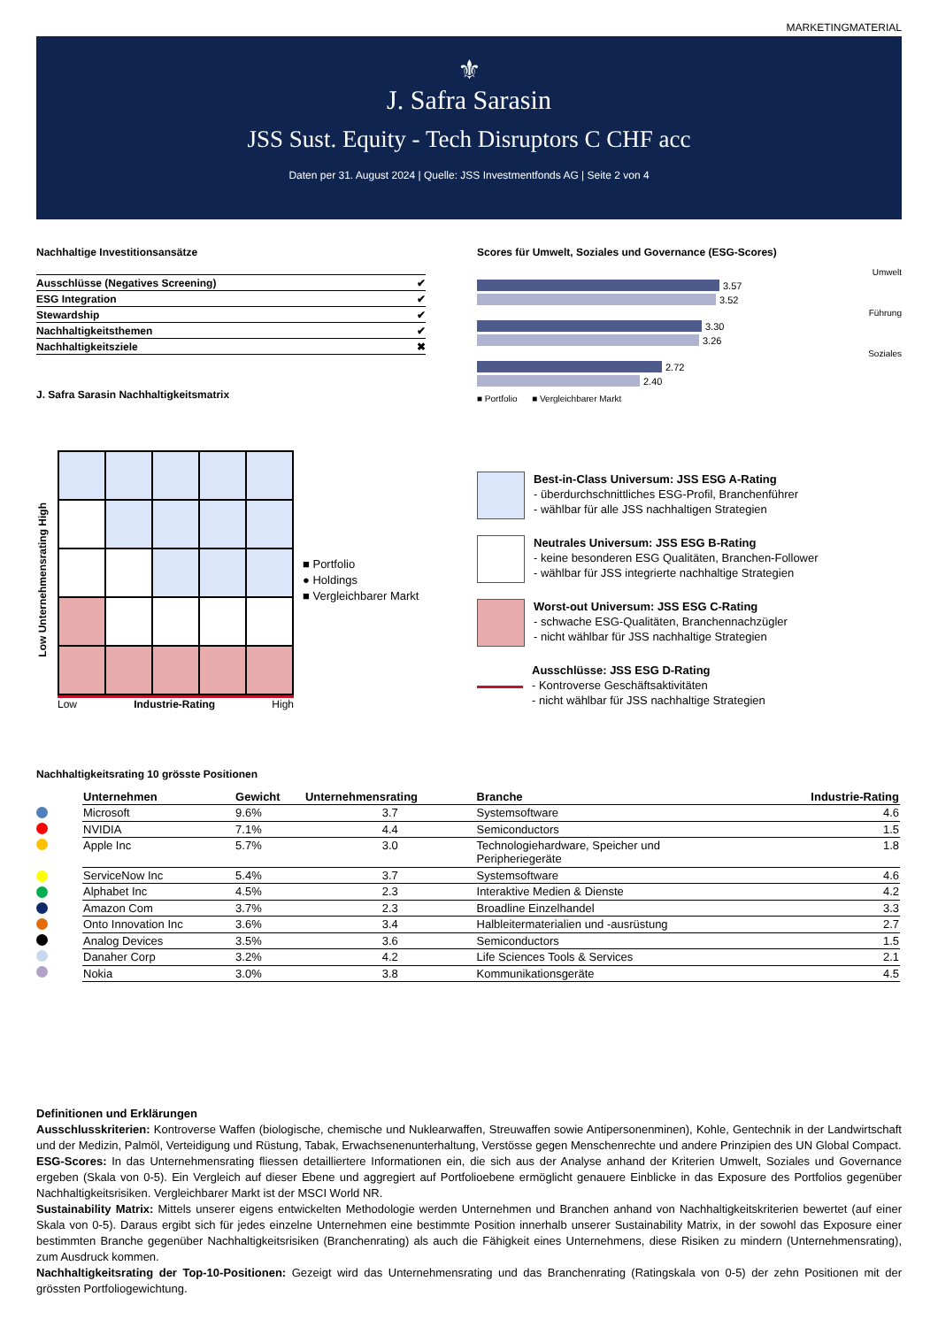MARKETINGMATERIAL
⚜
J. Safra Sarasin
JSS Sust. Equity - Tech Disruptors C CHF acc
Daten per 31. August 2024 | Quelle: JSS Investmentfonds AG | Seite 2 von 4
Nachhaltige Investitionsansätze
| Ausschlüsse (Negatives Screening) | ✔ |
| ESG Integration | ✔ |
| Stewardship | ✔ |
| Nachhaltigkeitsthemen | ✔ |
| Nachhaltigkeitsziele | ✖ |
J. Safra Sarasin Nachhaltigkeitsmatrix
Scores für Umwelt, Soziales und Governance (ESG-Scores)
Umwelt
3.57
3.52
Führung
3.30
3.26
Soziales
2.72
2.40
■ Portfolio ■ Vergleichbarer Markt
Low Unternehmensrating High
Low Industrie-Rating High
■ Portfolio
● Holdings
■ Vergleichbarer Markt
Best-in-Class Universum: JSS ESG A-Rating
- überdurchschnittliches ESG-Profil, Branchenführer
- wählbar für alle JSS nachhaltigen Strategien
Neutrales Universum: JSS ESG B-Rating
- keine besonderen ESG Qualitäten, Branchen-Follower
- wählbar für JSS integrierte nachhaltige Strategien
Worst-out Universum: JSS ESG C-Rating
- schwache ESG-Qualitäten, Branchennachzügler
- nicht wählbar für JSS nachhaltige Strategien
Ausschlüsse: JSS ESG D-Rating
- Kontroverse Geschäftsaktivitäten
- nicht wählbar für JSS nachhaltige Strategien
Nachhaltigkeitsrating 10 grösste Positionen
| Unternehmen | Gewicht | Unternehmensrating | Branche | Industrie-Rating |
| --- | --- | --- | --- | --- |
| Microsoft | 9.6% | 3.7 | Systemsoftware | 4.6 |
| NVIDIA | 7.1% | 4.4 | Semiconductors | 1.5 |
| Apple Inc | 5.7% | 3.0 | Technologiehardware, Speicher und Peripheriegeräte | 1.8 |
| ServiceNow Inc | 5.4% | 3.7 | Systemsoftware | 4.6 |
| Alphabet Inc | 4.5% | 2.3 | Interaktive Medien & Dienste | 4.2 |
| Amazon Com | 3.7% | 2.3 | Broadline Einzelhandel | 3.3 |
| Onto Innovation Inc | 3.6% | 3.4 | Halbleitermaterialien und -ausrüstung | 2.7 |
| Analog Devices | 3.5% | 3.6 | Semiconductors | 1.5 |
| Danaher Corp | 3.2% | 4.2 | Life Sciences Tools & Services | 2.1 |
| Nokia | 3.0% | 3.8 | Kommunikationsgeräte | 4.5 |
Definitionen und Erklärungen
Ausschlusskriterien: Kontroverse Waffen (biologische, chemische und Nuklearwaffen, Streuwaffen sowie Antipersonenminen), Kohle, Gentechnik in der Landwirtschaft und der Medizin, Palmöl, Verteidigung und Rüstung, Tabak, Erwachsenenunterhaltung, Verstösse gegen Menschenrechte und andere Prinzipien des UN Global Compact.
ESG-Scores: In das Unternehmensrating fliessen detailliertere Informationen ein, die sich aus der Analyse anhand der Kriterien Umwelt, Soziales und Governance ergeben (Skala von 0-5). Ein Vergleich auf dieser Ebene und aggregiert auf Portfolioebene ermöglicht genauere Einblicke in das Exposure des Portfolios gegenüber Nachhaltigkeitsrisiken. Vergleichbarer Markt ist der MSCI World NR.
Sustainability Matrix: Mittels unserer eigens entwickelten Methodologie werden Unternehmen und Branchen anhand von Nachhaltigkeitskriterien bewertet (auf einer Skala von 0-5). Daraus ergibt sich für jedes einzelne Unternehmen eine bestimmte Position innerhalb unserer Sustainability Matrix, in der sowohl das Exposure einer bestimmten Branche gegenüber Nachhaltigkeitsrisiken (Branchenrating) als auch die Fähigkeit eines Unternehmens, diese Risiken zu mindern (Unternehmensrating), zum Ausdruck kommen.
Nachhaltigkeitsrating der Top-10-Positionen: Gezeigt wird das Unternehmensrating und das Branchenrating (Ratingskala von 0-5) der zehn Positionen mit der grössten Portfoliogewichtung.